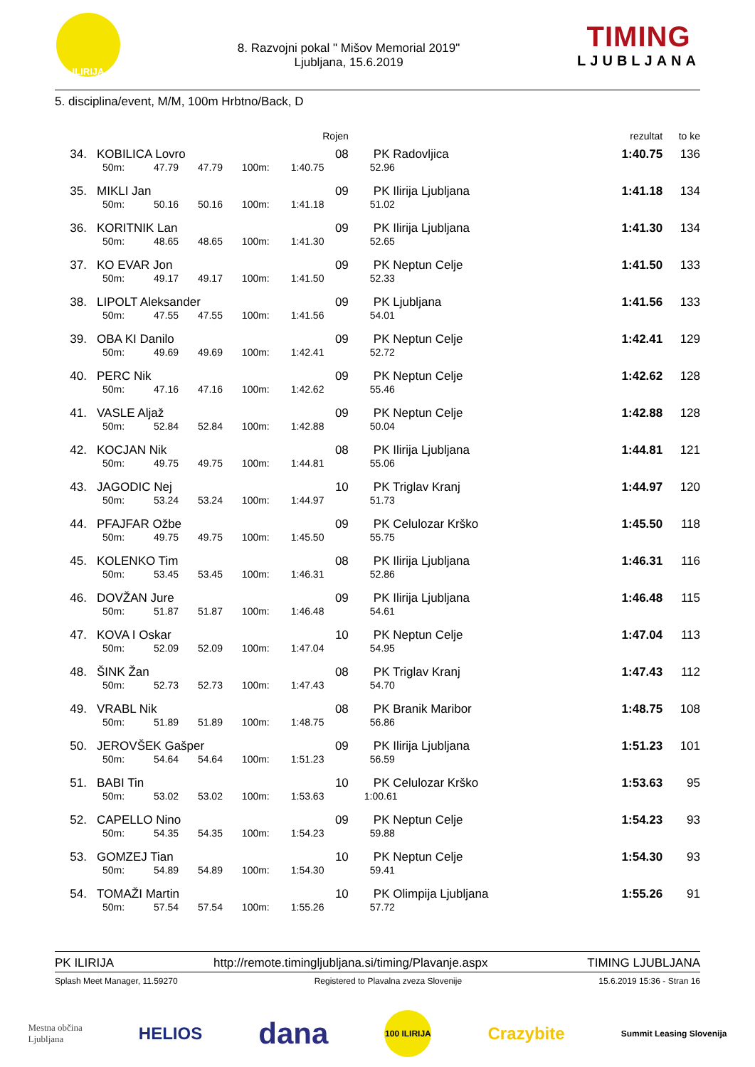ILIRIJA
8. Razvojni pokal " Mišov Memorial 2019"
Ljubljana, 15.6.2019
TIMING
LJUBLJANA
5. disciplina/event, M/M, 100m Hrbtno/Back, D
| | | | | | Rojen | | rezultat | to ke |
| --- | --- | --- | --- | --- | --- | --- | --- | --- |
| 34. | KOBILICA Lovro | | | | 08 | PK Radovljica | 1:40.75 | 136 |
| | 50m: | 47.79 | 47.79 | 100m: | 1:40.75 | 52.96 | | |
| 35. | MIKLI Jan | | | | 09 | PK Ilirija Ljubljana | 1:41.18 | 134 |
| | 50m: | 50.16 | 50.16 | 100m: | 1:41.18 | 51.02 | | |
| 36. | KORITNIK Lan | | | | 09 | PK Ilirija Ljubljana | 1:41.30 | 134 |
| | 50m: | 48.65 | 48.65 | 100m: | 1:41.30 | 52.65 | | |
| 37. | KO EVAR Jon | | | | 09 | PK Neptun Celje | 1:41.50 | 133 |
| | 50m: | 49.17 | 49.17 | 100m: | 1:41.50 | 52.33 | | |
| 38. | LIPOLT Aleksander | | | | 09 | PK Ljubljana | 1:41.56 | 133 |
| | 50m: | 47.55 | 47.55 | 100m: | 1:41.56 | 54.01 | | |
| 39. | OBA KI Danilo | | | | 09 | PK Neptun Celje | 1:42.41 | 129 |
| | 50m: | 49.69 | 49.69 | 100m: | 1:42.41 | 52.72 | | |
| 40. | PERC Nik | | | | 09 | PK Neptun Celje | 1:42.62 | 128 |
| | 50m: | 47.16 | 47.16 | 100m: | 1:42.62 | 55.46 | | |
| 41. | VASLE Aljaž | | | | 09 | PK Neptun Celje | 1:42.88 | 128 |
| | 50m: | 52.84 | 52.84 | 100m: | 1:42.88 | 50.04 | | |
| 42. | KOCJAN Nik | | | | 08 | PK Ilirija Ljubljana | 1:44.81 | 121 |
| | 50m: | 49.75 | 49.75 | 100m: | 1:44.81 | 55.06 | | |
| 43. | JAGODIC Nej | | | | 10 | PK Triglav Kranj | 1:44.97 | 120 |
| | 50m: | 53.24 | 53.24 | 100m: | 1:44.97 | 51.73 | | |
| 44. | PFAJFAR Ožbe | | | | 09 | PK Celulozar Krško | 1:45.50 | 118 |
| | 50m: | 49.75 | 49.75 | 100m: | 1:45.50 | 55.75 | | |
| 45. | KOLENKO Tim | | | | 08 | PK Ilirija Ljubljana | 1:46.31 | 116 |
| | 50m: | 53.45 | 53.45 | 100m: | 1:46.31 | 52.86 | | |
| 46. | DOVŽAN Jure | | | | 09 | PK Ilirija Ljubljana | 1:46.48 | 115 |
| | 50m: | 51.87 | 51.87 | 100m: | 1:46.48 | 54.61 | | |
| 47. | KOVA I Oskar | | | | 10 | PK Neptun Celje | 1:47.04 | 113 |
| | 50m: | 52.09 | 52.09 | 100m: | 1:47.04 | 54.95 | | |
| 48. | ŠINK Žan | | | | 08 | PK Triglav Kranj | 1:47.43 | 112 |
| | 50m: | 52.73 | 52.73 | 100m: | 1:47.43 | 54.70 | | |
| 49. | VRABL Nik | | | | 08 | PK Branik Maribor | 1:48.75 | 108 |
| | 50m: | 51.89 | 51.89 | 100m: | 1:48.75 | 56.86 | | |
| 50. | JEROVŠEK Gašper | | | | 09 | PK Ilirija Ljubljana | 1:51.23 | 101 |
| | 50m: | 54.64 | 54.64 | 100m: | 1:51.23 | 56.59 | | |
| 51. | BABI Tin | | | | 10 | PK Celulozar Krško | 1:53.63 | 95 |
| | 50m: | 53.02 | 53.02 | 100m: | 1:53.63 | 1:00.61 | | |
| 52. | CAPELLO Nino | | | | 09 | PK Neptun Celje | 1:54.23 | 93 |
| | 50m: | 54.35 | 54.35 | 100m: | 1:54.23 | 59.88 | | |
| 53. | GOMZEJ Tian | | | | 10 | PK Neptun Celje | 1:54.30 | 93 |
| | 50m: | 54.89 | 54.89 | 100m: | 1:54.30 | 59.41 | | |
| 54. | TOMAŽI Martin | | | | 10 | PK Olimpija Ljubljana | 1:55.26 | 91 |
| | 50m: | 57.54 | 57.54 | 100m: | 1:55.26 | 57.72 | | |
PK ILIRIJA http://remote.timingljubljana.si/timing/Plavanje.aspx TIMING LJUBLJANA
Splash Meet Manager, 11.59270 Registered to Plavalna zveza Slovenije 15.6.2019 15:36 - Stran 16
Mestna občina
Ljubljana HELIOS dana 100 ILIRIJA Crazybite Summit Leasing Slovenija